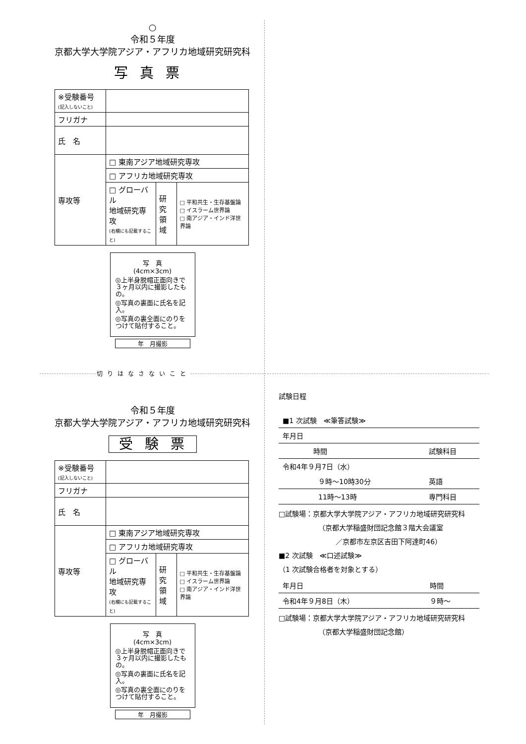○
令和５年度
京都大学大学院アジア・アフリカ地域研究研究科
写真票
| ※受験番号 (記入しないこと) | | | |
| フリガナ | | | |
| 氏 名 | | | |
| 専攻等 | □ 東南アジア地域研究専攻 | | |
| | □ アフリカ地域研究専攻 | | |
| | □ グローバル 地域研究専攻 (右欄にも記載すること) | 研究 領域 | □ 平和共生・生存基盤論 □ イスラーム世界論 □ 南アジア・インド洋世界論 |
写　真
(4cm×3cm)
◎上半身脱帽正面向きで３ヶ月以内に撮影したもの。
◎写真の裏面に氏名を記入。
◎写真の裏全面にのりをつけて貼付すること。
年　月撮影
切りはなさないこと
令和５年度
京都大学大学院アジア・アフリカ地域研究研究科
受験票
| ※受験番号 (記入しないこと) | | | |
| フリガナ | | | |
| 氏 名 | | | |
| 専攻等 | □ 東南アジア地域研究専攻 | | |
| | □ アフリカ地域研究専攻 | | |
| | □ グローバル 地域研究専攻 (右欄にも記載すること) | 研究 領域 | □ 平和共生・生存基盤論 □ イスラーム世界論 □ 南アジア・インド洋世界論 |
写　真
(4cm×3cm)
◎上半身脱帽正面向きで３ヶ月以内に撮影したもの。
◎写真の裏面に氏名を記入。
◎写真の裏全面にのりをつけて貼付すること。
年　月撮影
試験日程
| ■1 次試験 ≪筆答試験≫ | |
| 年月日 | |
| 時間 | 試験科目 |
| 令和4年９月7日（水） | |
| ９時～10時30分 | 英語 |
| 11時～13時 | 専門科目 |
□試験場：京都大学大学院アジア・アフリカ地域研究研究科
（京都大学稲盛財団記念館３階大会議室
／京都市左京区吉田下阿達町46）
■2 次試験　≪口述試験≫
（1 次試験合格者を対象とする）
| 年月日 | 時間 |
| 令和4年９月8日（木） | ９時～ |
□試験場：京都大学大学院アジア・アフリカ地域研究研究科
（京都大学稲盛財団記念館）